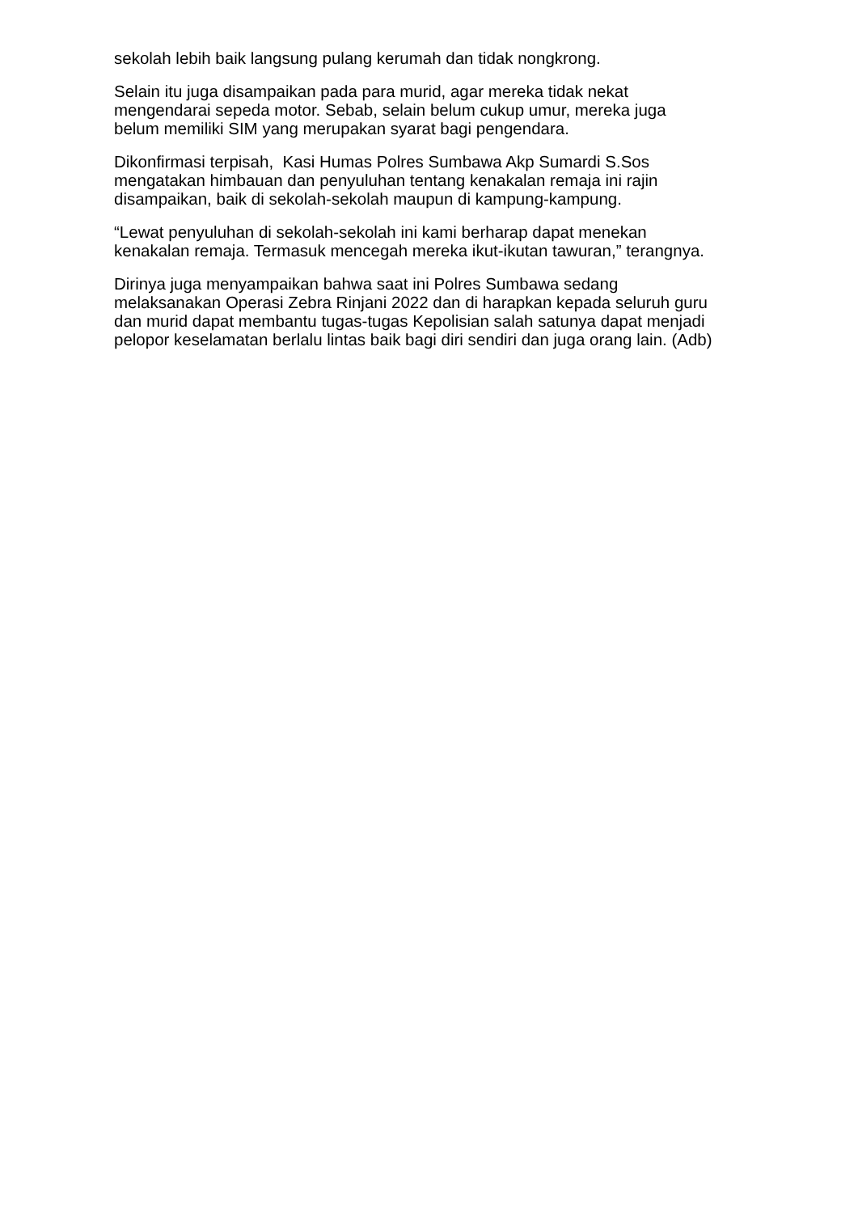sekolah lebih baik langsung pulang kerumah dan tidak nongkrong.
Selain itu juga disampaikan pada para murid, agar mereka tidak nekat
mengendarai sepeda motor. Sebab, selain belum cukup umur, mereka juga
belum memiliki SIM yang merupakan syarat bagi pengendara.
Dikonfirmasi terpisah, Kasi Humas Polres Sumbawa Akp Sumardi S.Sos
mengatakan himbauan dan penyuluhan tentang kenakalan remaja ini rajin
disampaikan, baik di sekolah-sekolah maupun di kampung-kampung.
“Lewat penyuluhan di sekolah-sekolah ini kami berharap dapat menekan
kenakalan remaja. Termasuk mencegah mereka ikut-ikutan tawuran,” terangnya.
Dirinya juga menyampaikan bahwa saat ini Polres Sumbawa sedang
melaksanakan Operasi Zebra Rinjani 2022 dan di harapkan kepada seluruh guru
dan murid dapat membantu tugas-tugas Kepolisian salah satunya dapat menjadi
pelopor keselamatan berlalu lintas baik bagi diri sendiri dan juga orang lain. (Adb)